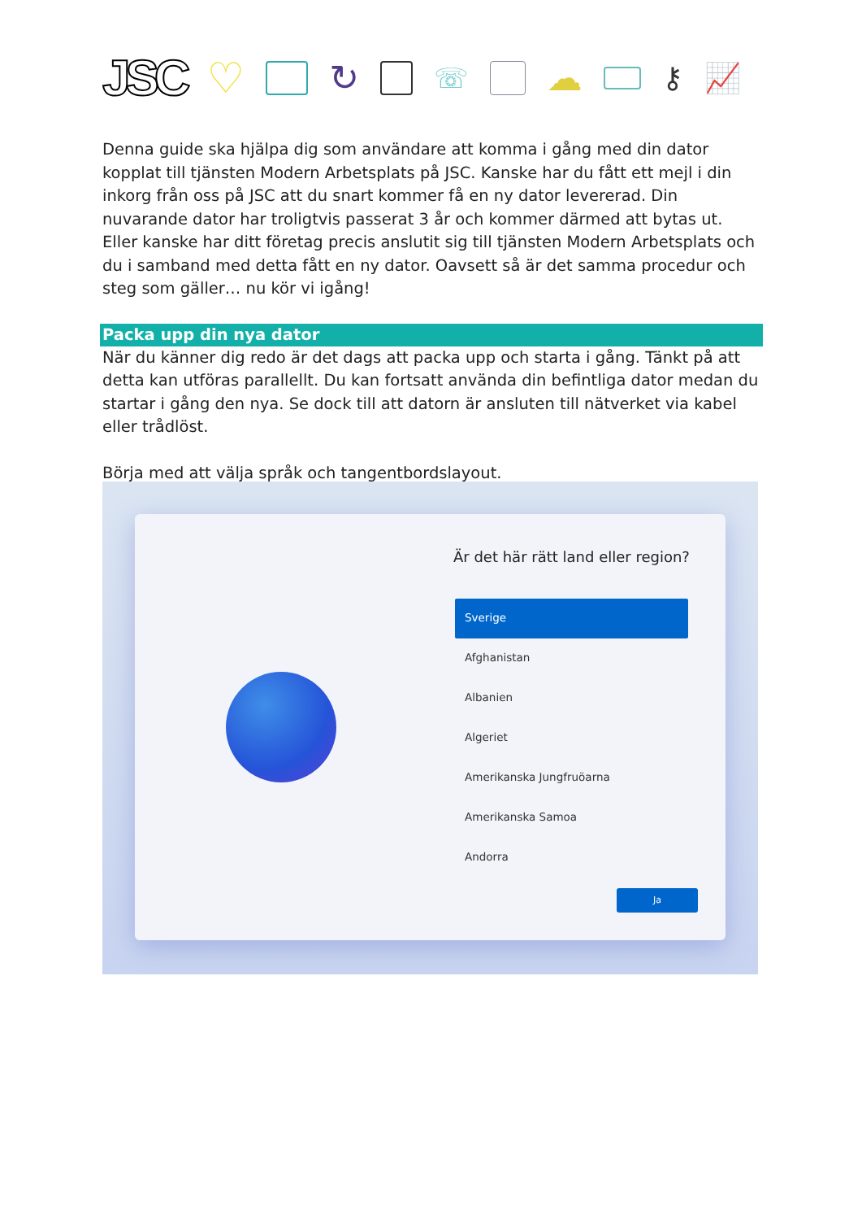JSC ♡
↻
☏
☁
⚷ 📈
Denna guide ska hjälpa dig som användare att komma i gång med din dator kopplat till tjänsten Modern Arbetsplats på JSC. Kanske har du fått ett mejl i din inkorg från oss på JSC att du snart kommer få en ny dator levererad. Din nuvarande dator har troligtvis passerat 3 år och kommer därmed att bytas ut. Eller kanske har ditt företag precis anslutit sig till tjänsten Modern Arbetsplats och du i samband med detta fått en ny dator. Oavsett så är det samma procedur och steg som gäller… nu kör vi igång!
Packa upp din nya dator
När du känner dig redo är det dags att packa upp och starta i gång. Tänkt på att detta kan utföras parallellt. Du kan fortsatt använda din befintliga dator medan du startar i gång den nya. Se dock till att datorn är ansluten till nätverket via kabel eller trådlöst.
Börja med att välja språk och tangentbordslayout.
Är det här rätt land eller region?
Sverige
Afghanistan
Albanien
Algeriet
Amerikanska Jungfruöarna
Amerikanska Samoa
Andorra
Ja